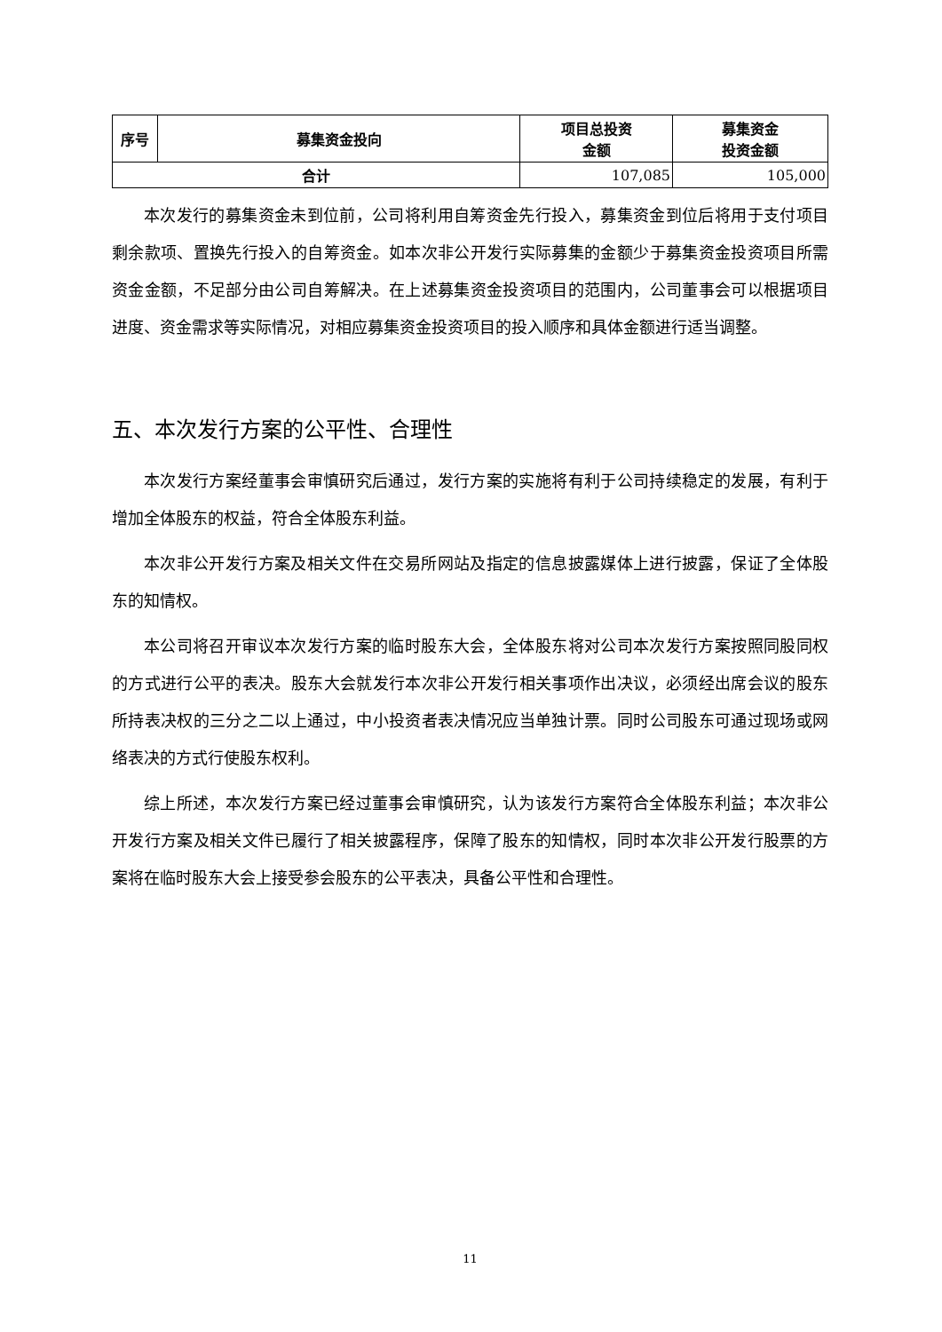| 序号 | 募集资金投向 | 项目总投资 金额 | 募集资金 投资金额 |
| --- | --- | --- | --- |
| 合计 | | 107,085 | 105,000 |
本次发行的募集资金未到位前，公司将利用自筹资金先行投入，募集资金到位后将用于支付项目剩余款项、置换先行投入的自筹资金。如本次非公开发行实际募集的金额少于募集资金投资项目所需资金金额，不足部分由公司自筹解决。在上述募集资金投资项目的范围内，公司董事会可以根据项目进度、资金需求等实际情况，对相应募集资金投资项目的投入顺序和具体金额进行适当调整。
五、本次发行方案的公平性、合理性
本次发行方案经董事会审慎研究后通过，发行方案的实施将有利于公司持续稳定的发展，有利于增加全体股东的权益，符合全体股东利益。
本次非公开发行方案及相关文件在交易所网站及指定的信息披露媒体上进行披露，保证了全体股东的知情权。
本公司将召开审议本次发行方案的临时股东大会，全体股东将对公司本次发行方案按照同股同权的方式进行公平的表决。股东大会就发行本次非公开发行相关事项作出决议，必须经出席会议的股东所持表决权的三分之二以上通过，中小投资者表决情况应当单独计票。同时公司股东可通过现场或网络表决的方式行使股东权利。
综上所述，本次发行方案已经过董事会审慎研究，认为该发行方案符合全体股东利益；本次非公开发行方案及相关文件已履行了相关披露程序，保障了股东的知情权，同时本次非公开发行股票的方案将在临时股东大会上接受参会股东的公平表决，具备公平性和合理性。
11